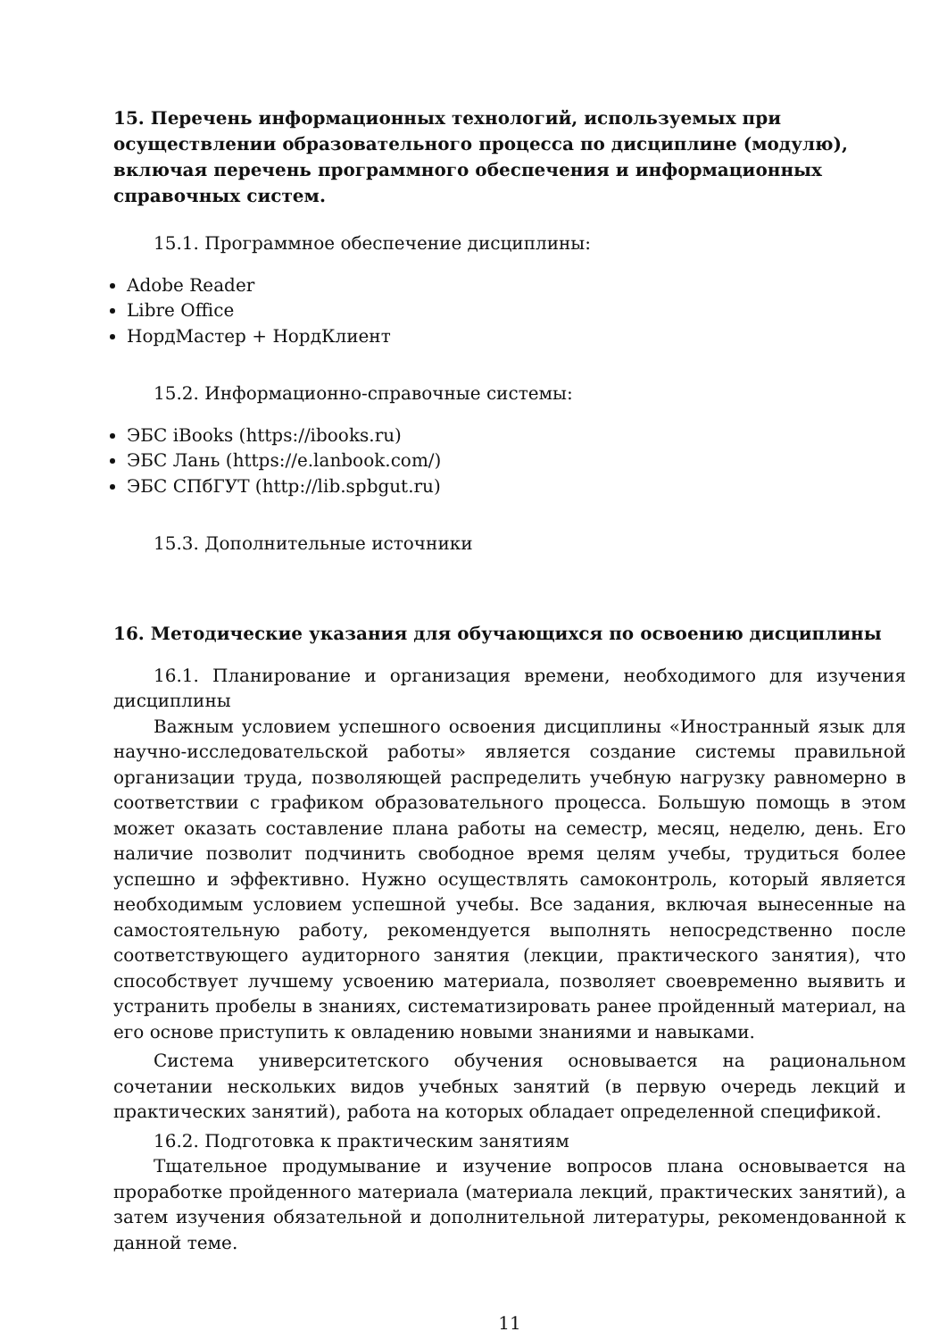15. Перечень информационных технологий, используемых при осуществлении образовательного процесса по дисциплине (модулю), включая перечень программного обеспечения и информационных справочных систем.
15.1. Программное обеспечение дисциплины:
Adobe Reader
Libre Office
НордМастер + НордКлиент
15.2. Информационно-справочные системы:
ЭБС iBooks (https://ibooks.ru)
ЭБС Лань (https://e.lanbook.com/)
ЭБС СПбГУТ (http://lib.spbgut.ru)
15.3. Дополнительные источники
16. Методические указания для обучающихся по освоению дисциплины
16.1. Планирование и организация времени, необходимого для изучения дисциплины
Важным условием успешного освоения дисциплины «Иностранный язык для научно-исследовательской работы» является создание системы правильной организации труда, позволяющей распределить учебную нагрузку равномерно в соответствии с графиком образовательного процесса. Большую помощь в этом может оказать составление плана работы на семестр, месяц, неделю, день. Его наличие позволит подчинить свободное время целям учебы, трудиться более успешно и эффективно. Нужно осуществлять самоконтроль, который является необходимым условием успешной учебы. Все задания, включая вынесенные на самостоятельную работу, рекомендуется выполнять непосредственно после соответствующего аудиторного занятия (лекции, практического занятия), что способствует лучшему усвоению материала, позволяет своевременно выявить и устранить пробелы в знаниях, систематизировать ранее пройденный материал, на его основе приступить к овладению новыми знаниями и навыками.
Система университетского обучения основывается на рациональном сочетании нескольких видов учебных занятий (в первую очередь лекций и практических занятий), работа на которых обладает определенной спецификой.
16.2. Подготовка к практическим занятиям
Тщательное продумывание и изучение вопросов плана основывается на проработке пройденного материала (материала лекций, практических занятий), а затем изучения обязательной и дополнительной литературы, рекомендованной к данной теме.
11